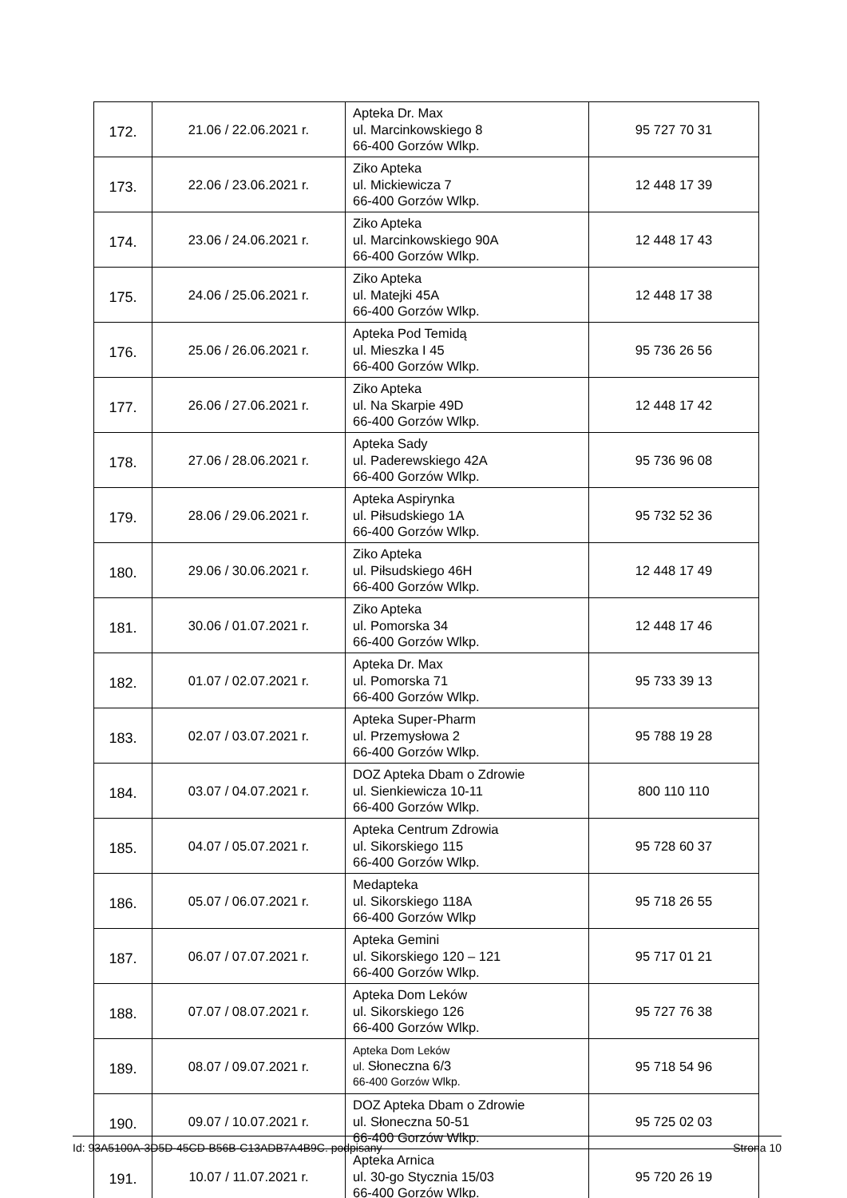| 172. | 21.06 / 22.06.2021 r. | Apteka Dr. Max ul. Marcinkowskiego 8 66-400 Gorzów Wlkp. | 95 727 70 31 |
| 173. | 22.06 / 23.06.2021 r. | Ziko Apteka ul. Mickiewicza 7 66-400 Gorzów Wlkp. | 12 448 17 39 |
| 174. | 23.06 / 24.06.2021 r. | Ziko Apteka ul. Marcinkowskiego 90A 66-400 Gorzów Wlkp. | 12 448 17 43 |
| 175. | 24.06 / 25.06.2021 r. | Ziko Apteka ul. Matejki 45A 66-400 Gorzów Wlkp. | 12 448 17 38 |
| 176. | 25.06 / 26.06.2021 r. | Apteka Pod Temidą ul. Mieszka I 45 66-400 Gorzów Wlkp. | 95 736 26 56 |
| 177. | 26.06 / 27.06.2021 r. | Ziko Apteka ul. Na Skarpie 49D 66-400 Gorzów Wlkp. | 12 448 17 42 |
| 178. | 27.06 / 28.06.2021 r. | Apteka Sady ul. Paderewskiego 42A 66-400 Gorzów Wlkp. | 95 736 96 08 |
| 179. | 28.06 / 29.06.2021 r. | Apteka Aspirynka ul. Piłsudskiego 1A 66-400 Gorzów Wlkp. | 95 732 52 36 |
| 180. | 29.06 / 30.06.2021 r. | Ziko Apteka ul. Piłsudskiego 46H 66-400 Gorzów Wlkp. | 12 448 17 49 |
| 181. | 30.06 / 01.07.2021 r. | Ziko Apteka ul. Pomorska 34 66-400 Gorzów Wlkp. | 12 448 17 46 |
| 182. | 01.07 / 02.07.2021 r. | Apteka Dr. Max ul. Pomorska 71 66-400 Gorzów Wlkp. | 95 733 39 13 |
| 183. | 02.07 / 03.07.2021 r. | Apteka Super-Pharm ul. Przemysłowa 2 66-400 Gorzów Wlkp. | 95 788 19 28 |
| 184. | 03.07 / 04.07.2021 r. | DOZ Apteka Dbam o Zdrowie ul. Sienkiewicza 10-11 66-400 Gorzów Wlkp. | 800 110 110 |
| 185. | 04.07 / 05.07.2021 r. | Apteka Centrum Zdrowia ul. Sikorskiego 115 66-400 Gorzów Wlkp. | 95 728 60 37 |
| 186. | 05.07 / 06.07.2021 r. | Medapteka ul. Sikorskiego 118A 66-400 Gorzów Wlkp | 95 718 26 55 |
| 187. | 06.07 / 07.07.2021 r. | Apteka Gemini ul. Sikorskiego 120 – 121 66-400 Gorzów Wlkp. | 95 717 01 21 |
| 188. | 07.07 / 08.07.2021 r. | Apteka Dom Leków ul. Sikorskiego 126 66-400 Gorzów Wlkp. | 95 727 76 38 |
| 189. | 08.07 / 09.07.2021 r. | Apteka Dom Leków ul. Słoneczna 6/3 66-400 Gorzów Wlkp. | 95 718 54 96 |
| 190. | 09.07 / 10.07.2021 r. | DOZ Apteka Dbam o Zdrowie ul. Słoneczna 50-51 66-400 Gorzów Wlkp. | 95 725 02 03 |
| 191. | 10.07 / 11.07.2021 r. | Apteka Arnica ul. 30-go Stycznia 15/03 66-400 Gorzów Wlkp. | 95 720 26 19 |
Id: 93A5100A-3D5D-45CD-B56B-C13ADB7A4B9C. podpisany Strona 10